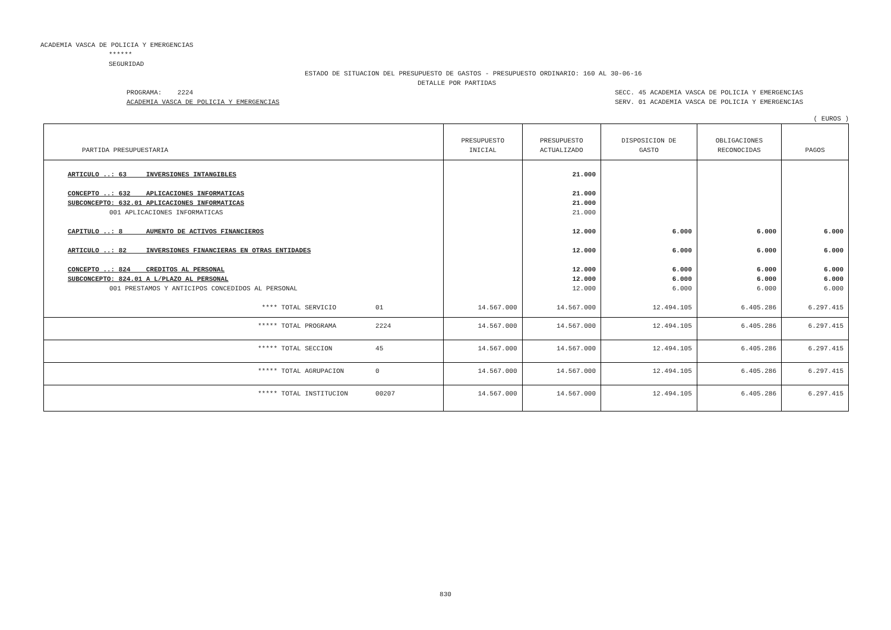ACADEMIA VASCA DE POLICIA Y EMERGENCIAS
******
SEGURIDAD
ESTADO DE SITUACION DEL PRESUPUESTO DE GASTOS - PRESUPUESTO ORDINARIO: 160 AL 30-06-16
DETALLE POR PARTIDAS
PROGRAMA: 2224
ACADEMIA VASCA DE POLICIA Y EMERGENCIAS
SECC. 45 ACADEMIA VASCA DE POLICIA Y EMERGENCIAS
SERV. 01 ACADEMIA VASCA DE POLICIA Y EMERGENCIAS
( EUROS )
| PARTIDA PRESUPUESTARIA | PRESUPUESTO INICIAL | PRESUPUESTO ACTUALIZADO | DISPOSICION DE GASTO | OBLIGACIONES RECONOCIDAS | PAGOS |
| --- | --- | --- | --- | --- | --- |
| ARTICULO ..: 63 INVERSIONES INTANGIBLES | | 21.000 | | | |
| CONCEPTO ..: 632 APLICACIONES INFORMATICAS | | 21.000 | | | |
| SUBCONCEPTO: 632.01 APLICACIONES INFORMATICAS | | 21.000 | | | |
| 001 APLICACIONES INFORMATICAS | | 21.000 | | | |
| CAPITULO ..: 8 AUMENTO DE ACTIVOS FINANCIEROS | | 12.000 | 6.000 | 6.000 | 6.000 |
| ARTICULO ..: 82 INVERSIONES FINANCIERAS EN OTRAS ENTIDADES | | 12.000 | 6.000 | 6.000 | 6.000 |
| CONCEPTO ..: 824 CREDITOS AL PERSONAL | | 12.000 | 6.000 | 6.000 | 6.000 |
| SUBCONCEPTO: 824.01 A L/PLAZO AL PERSONAL | | 12.000 | 6.000 | 6.000 | 6.000 |
| 001 PRESTAMOS Y ANTICIPOS CONCEDIDOS AL PERSONAL | | 12.000 | 6.000 | 6.000 | 6.000 |
| **** TOTAL SERVICIO 01 | 14.567.000 | 14.567.000 | 12.494.105 | 6.405.286 | 6.297.415 |
| ***** TOTAL PROGRAMA 2224 | 14.567.000 | 14.567.000 | 12.494.105 | 6.405.286 | 6.297.415 |
| ***** TOTAL SECCION 45 | 14.567.000 | 14.567.000 | 12.494.105 | 6.405.286 | 6.297.415 |
| ***** TOTAL AGRUPACION 0 | 14.567.000 | 14.567.000 | 12.494.105 | 6.405.286 | 6.297.415 |
| ***** TOTAL INSTITUCION 00207 | 14.567.000 | 14.567.000 | 12.494.105 | 6.405.286 | 6.297.415 |
830